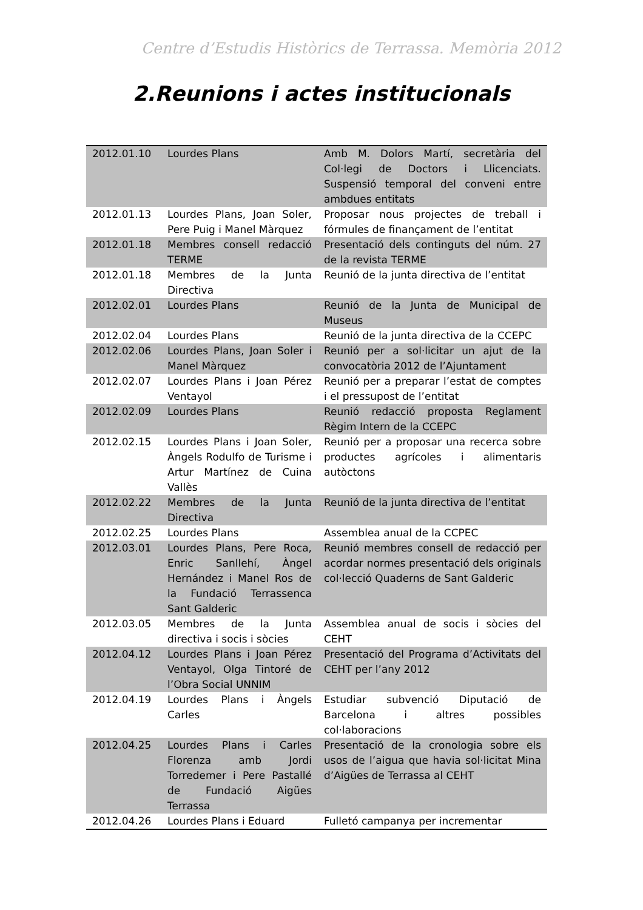Centre d’Estudis Històrics de Terrassa. Memòria 2012
2.Reunions i actes institucionals
| 2012.01.10 | Lourdes Plans | Amb M. Dolors Martí, secretària del Col·legi de Doctors i Llicenciats. Suspensió temporal del conveni entre ambdues entitats |
| 2012.01.13 | Lourdes Plans, Joan Soler, Pere Puig i Manel Màrquez | Proposar nous projectes de treball i fórmules de finançament de l’entitat |
| 2012.01.18 | Membres consell redacció TERME | Presentació dels continguts del núm. 27 de la revista TERME |
| 2012.01.18 | Membres de la Junta Directiva | Reunió de la junta directiva de l’entitat |
| 2012.02.01 | Lourdes Plans | Reunió de la Junta de Municipal de Museus |
| 2012.02.04 | Lourdes Plans | Reunió de la junta directiva de la CCEPC |
| 2012.02.06 | Lourdes Plans, Joan Soler i Manel Màrquez | Reunió per a sol·licitar un ajut de la convocatòria 2012 de l’Ajuntament |
| 2012.02.07 | Lourdes Plans i Joan Pérez Ventayol | Reunió per a preparar l’estat de comptes i el pressupost de l’entitat |
| 2012.02.09 | Lourdes Plans | Reunió redacció proposta Reglament Règim Intern de la CCEPC |
| 2012.02.15 | Lourdes Plans i Joan Soler, Àngels Rodulfo de Turisme i Artur Martínez de Cuina Vallès | Reunió per a proposar una recerca sobre productes agrícoles i alimentaris autòctons |
| 2012.02.22 | Membres de la Junta Directiva | Reunió de la junta directiva de l’entitat |
| 2012.02.25 | Lourdes Plans | Assemblea anual de la CCPEC |
| 2012.03.01 | Lourdes Plans, Pere Roca, Enric Sanllehí, Àngel Hernández i Manel Ros de la Fundació Terrassenca Sant Galderic | Reunió membres consell de redacció per acordar normes presentació dels originals col·lecció Quaderns de Sant Galderic |
| 2012.03.05 | Membres de la Junta directiva i socis i sòcies | Assemblea anual de socis i sòcies del CEHT |
| 2012.04.12 | Lourdes Plans i Joan Pérez Ventayol, Olga Tintoré de l’Obra Social UNNIM | Presentació del Programa d’Activitats del CEHT per l’any 2012 |
| 2012.04.19 | Lourdes Plans i Àngels Carles | Estudiar subvenció Diputació de Barcelona i altres possibles col·laboracions |
| 2012.04.25 | Lourdes Plans i Carles Florenza amb Jordi Torredemer i Pere Pastallé de Fundació Aigües Terrassa | Presentació de la cronologia sobre els usos de l’aigua que havia sol·licitat Mina d’Aigües de Terrassa al CEHT |
| 2012.04.26 | Lourdes Plans i Eduard | Fulletó campanya per incrementar |